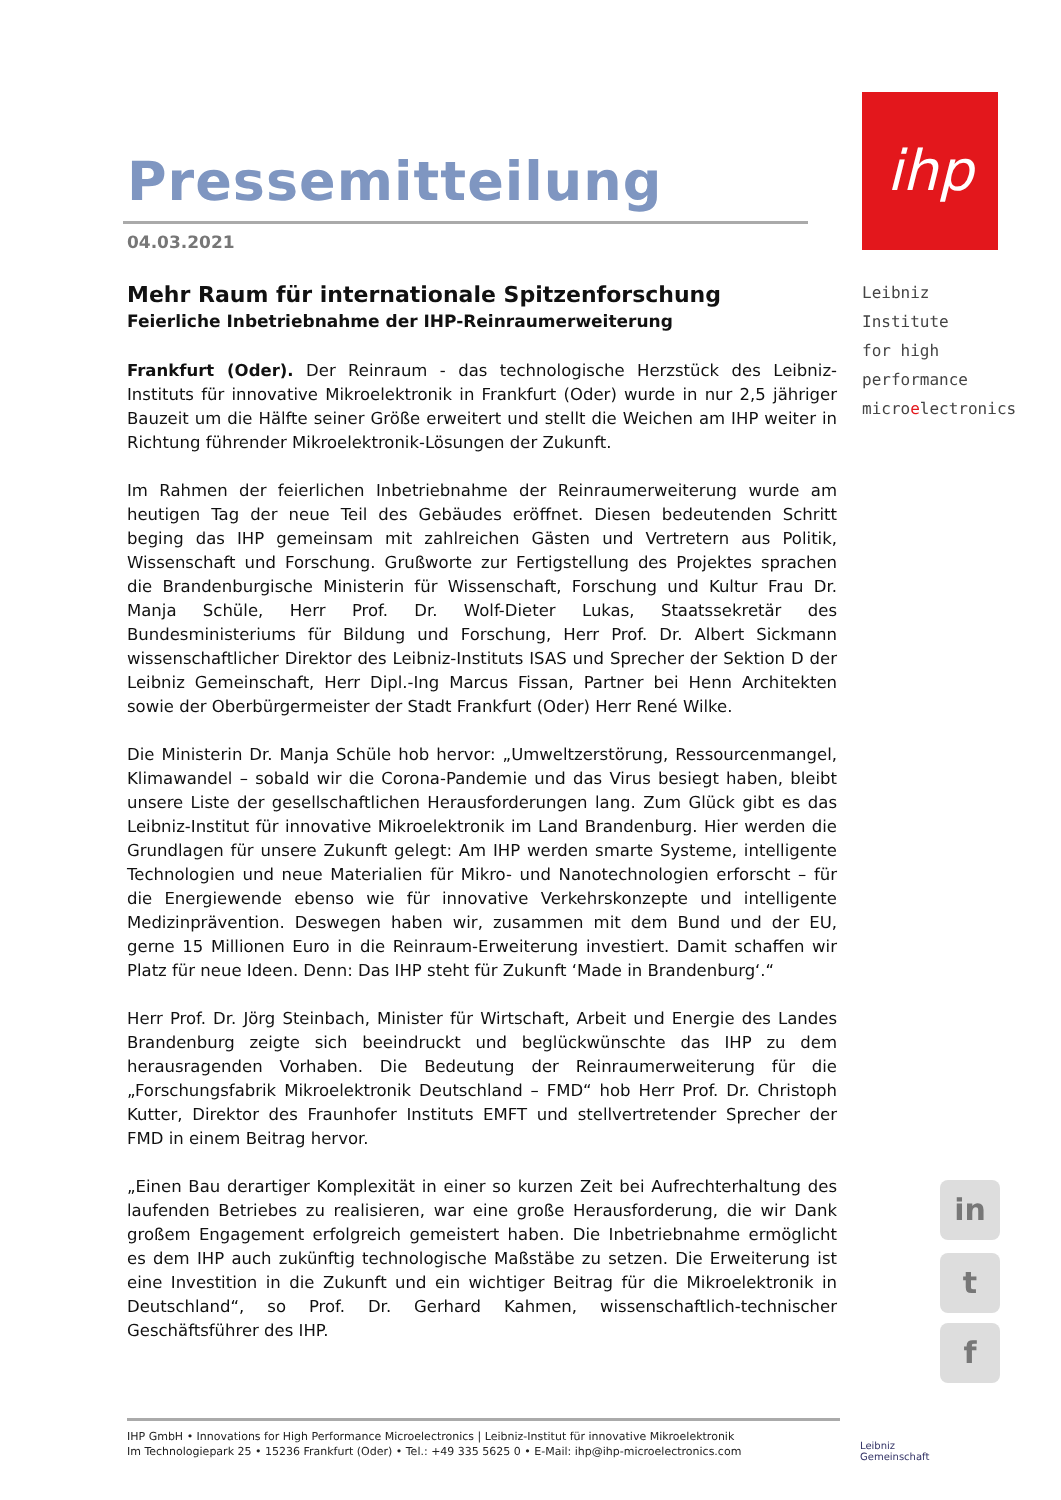Pressemitteilung
04.03.2021
Mehr Raum für internationale Spitzenforschung
Feierliche Inbetriebnahme der IHP-Reinraumerweiterung
Frankfurt (Oder). Der Reinraum - das technologische Herzstück des Leibniz-Instituts für innovative Mikroelektronik in Frankfurt (Oder) wurde in nur 2,5 jähriger Bauzeit um die Hälfte seiner Größe erweitert und stellt die Weichen am IHP weiter in Richtung führender Mikroelektronik-Lösungen der Zukunft.
Im Rahmen der feierlichen Inbetriebnahme der Reinraumerweiterung wurde am heutigen Tag der neue Teil des Gebäudes eröffnet. Diesen bedeutenden Schritt beging das IHP gemeinsam mit zahlreichen Gästen und Vertretern aus Politik, Wissenschaft und Forschung. Grußworte zur Fertigstellung des Projektes sprachen die Brandenburgische Ministerin für Wissenschaft, Forschung und Kultur Frau Dr. Manja Schüle, Herr Prof. Dr. Wolf-Dieter Lukas, Staatssekretär des Bundesministeriums für Bildung und Forschung, Herr Prof. Dr. Albert Sickmann wissenschaftlicher Direktor des Leibniz-Instituts ISAS und Sprecher der Sektion D der Leibniz Gemeinschaft, Herr Dipl.-Ing Marcus Fissan, Partner bei Henn Architekten sowie der Oberbürgermeister der Stadt Frankfurt (Oder) Herr René Wilke.
Die Ministerin Dr. Manja Schüle hob hervor: „Umweltzerstörung, Ressourcenmangel, Klimawandel – sobald wir die Corona-Pandemie und das Virus besiegt haben, bleibt unsere Liste der gesellschaftlichen Herausforderungen lang. Zum Glück gibt es das Leibniz-Institut für innovative Mikroelektronik im Land Brandenburg. Hier werden die Grundlagen für unsere Zukunft gelegt: Am IHP werden smarte Systeme, intelligente Technologien und neue Materialien für Mikro- und Nanotechnologien erforscht – für die Energiewende ebenso wie für innovative Verkehrskonzepte und intelligente Medizinprävention. Deswegen haben wir, zusammen mit dem Bund und der EU, gerne 15 Millionen Euro in die Reinraum-Erweiterung investiert. Damit schaffen wir Platz für neue Ideen. Denn: Das IHP steht für Zukunft ‘Made in Brandenburg‘.“
Herr Prof. Dr. Jörg Steinbach, Minister für Wirtschaft, Arbeit und Energie des Landes Brandenburg zeigte sich beeindruckt und beglückwünschte das IHP zu dem herausragenden Vorhaben. Die Bedeutung der Reinraumerweiterung für die „Forschungsfabrik Mikroelektronik Deutschland – FMD“ hob Herr Prof. Dr. Christoph Kutter, Direktor des Fraunhofer Instituts EMFT und stellvertretender Sprecher der FMD in einem Beitrag hervor.
„Einen Bau derartiger Komplexität in einer so kurzen Zeit bei Aufrechterhaltung des laufenden Betriebes zu realisieren, war eine große Herausforderung, die wir Dank großem Engagement erfolgreich gemeistert haben. Die Inbetriebnahme ermöglicht es dem IHP auch zukünftig technologische Maßstäbe zu setzen. Die Erweiterung ist eine Investition in die Zukunft und ein wichtiger Beitrag für die Mikroelektronik in Deutschland“, so Prof. Dr. Gerhard Kahmen, wissenschaftlich-technischer Geschäftsführer des IHP.
ihp
Leibniz Institute
for high
performance
microelectronics
in
t
f
IHP GmbH • Innovations for High Performance Microelectronics | Leibniz-Institut für innovative Mikroelektronik
Im Technologiepark 25 • 15236 Frankfurt (Oder) • Tel.: +49 335 5625 0 • E-Mail: ihp@ihp-microelectronics.com
Leibniz
Gemeinschaft